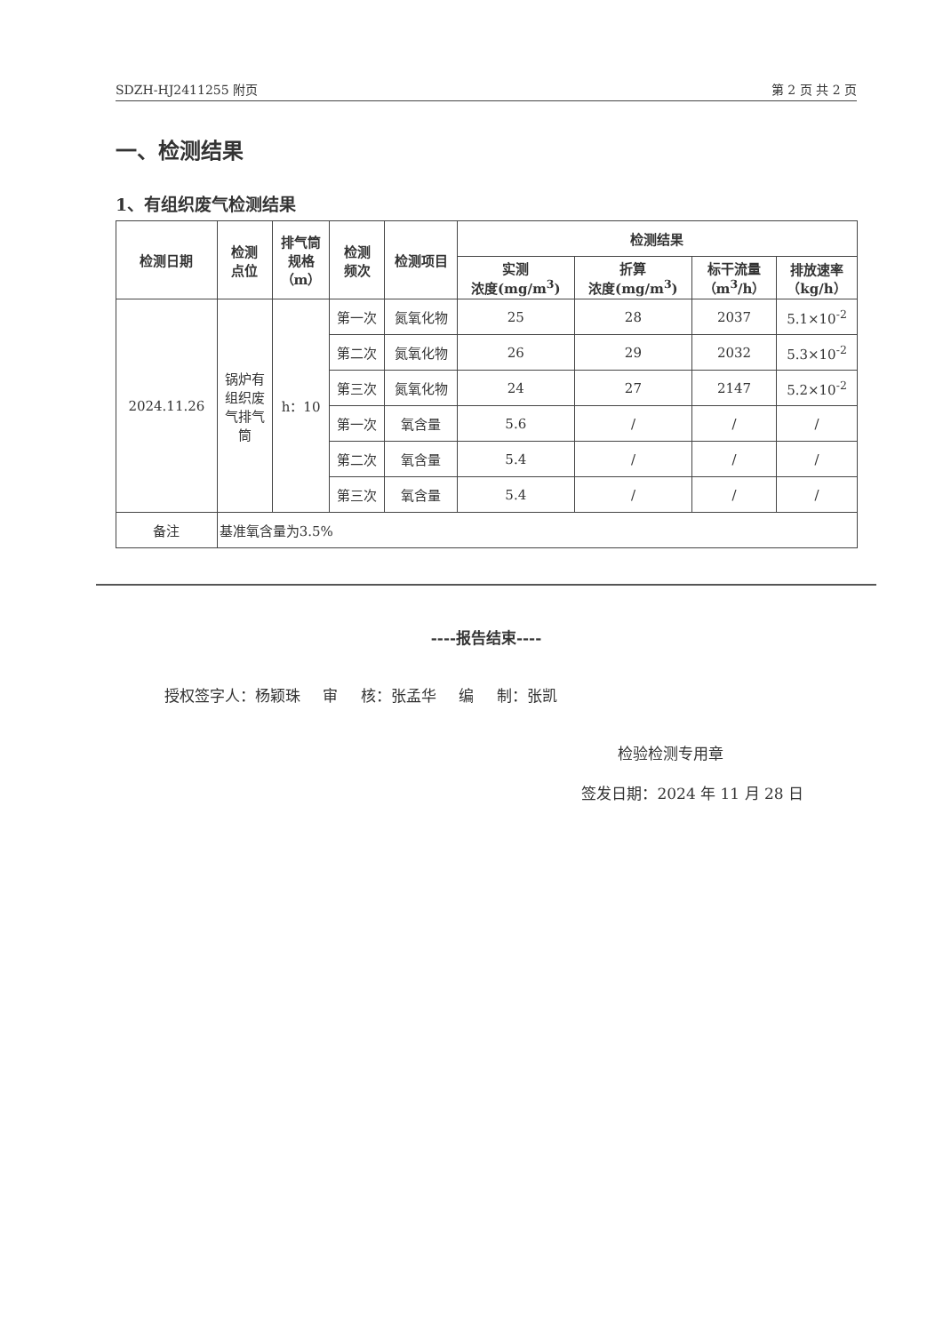SDZH-HJ2411255 附页 第 2 页 共 2 页
一、检测结果
1、有组织废气检测结果
| 检测日期 | 检测 点位 | 排气筒 规格 （m） | 检测 频次 | 检测项目 | 检测结果 | | | |
| --- | --- | --- | --- | --- | --- | --- | --- | --- |
| | | | | | 实测 浓度(mg/m<sup>3</sup>) | 折算 浓度(mg/m<sup>3</sup>) | 标干流量 （m<sup>3</sup>/h） | 排放速率 （kg/h） |
| 2024.11.26 | 锅炉有 组织废 气排气 筒 | h：10 | 第一次 | 氮氧化物 | 25 | 28 | 2037 | 5.1×10<sup>-2</sup> |
| | | | 第二次 | 氮氧化物 | 26 | 29 | 2032 | 5.3×10<sup>-2</sup> |
| | | | 第三次 | 氮氧化物 | 24 | 27 | 2147 | 5.2×10<sup>-2</sup> |
| | | | 第一次 | 氧含量 | 5.6 | / | / | / |
| | | | 第二次 | 氧含量 | 5.4 | / | / | / |
| | | | 第三次 | 氧含量 | 5.4 | / | / | / |
| 备注 | 基准氧含量为3.5% | | | | | | | |
----报告结束----
授权签字人：杨颖珠 审 核：张孟华 编 制：张凯
检验检测专用章
签发日期：2024 年 11 月 28 日